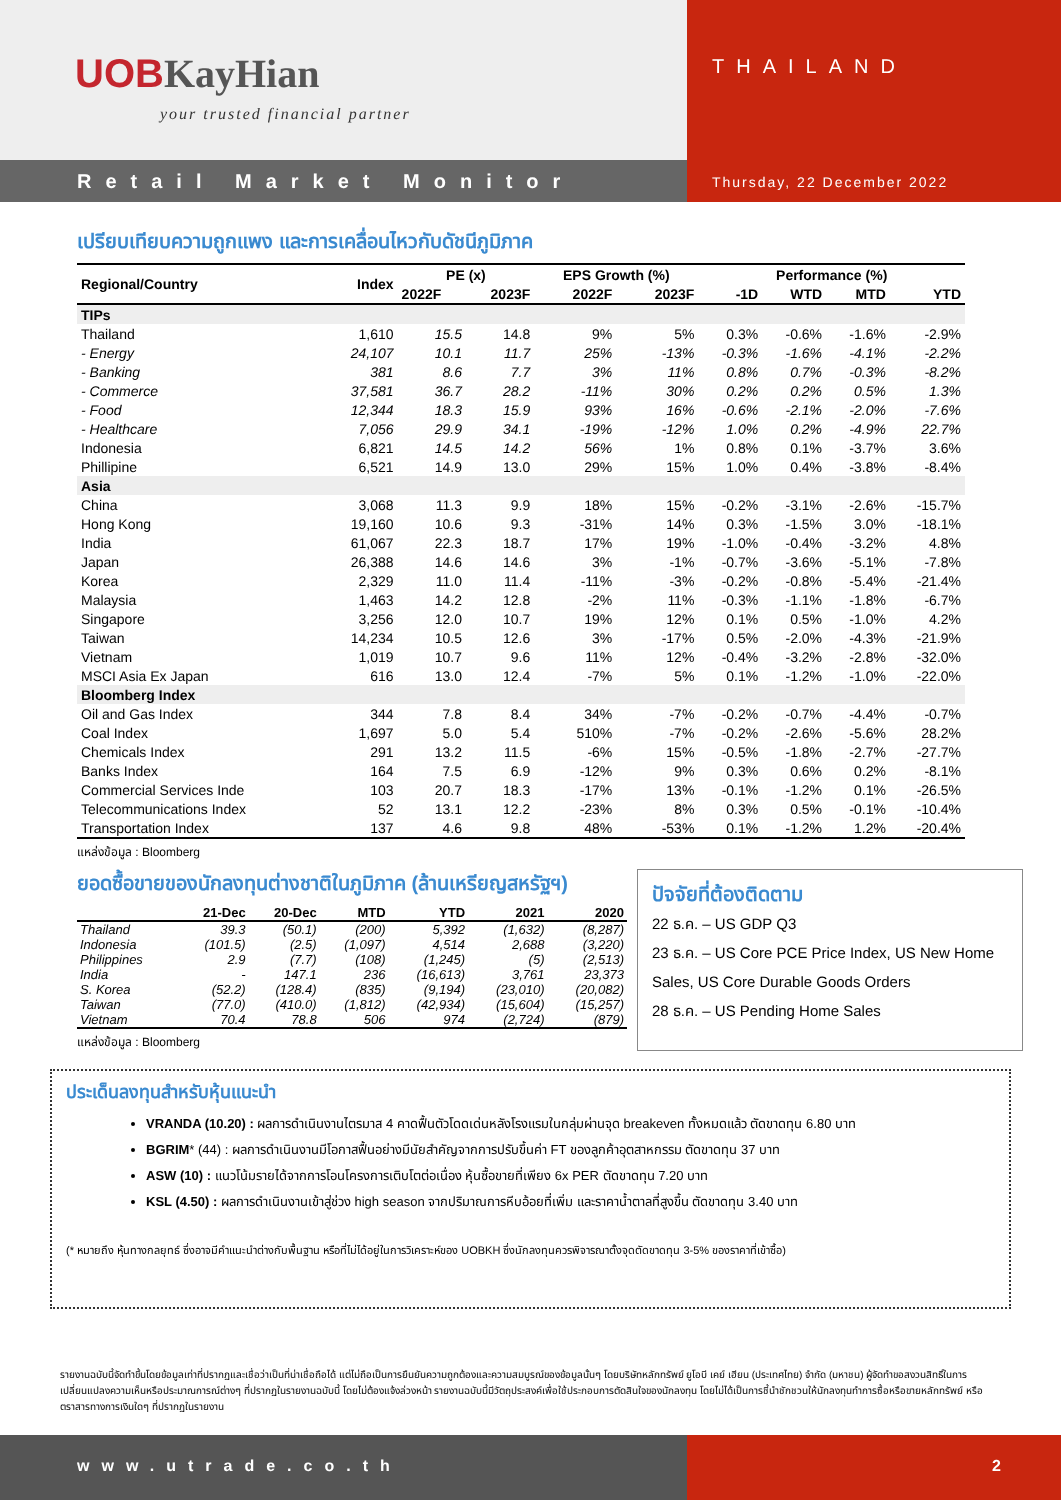UOBKayHian
your trusted financial partner
THAILAND
Retail Market Monitor
Thursday, 22 December 2022
เปรียบเทียบความถูกแพง และการเคลื่อนไหวกับดัชนีภูมิภาค
| Regional/Country | Index | PE (x) | | EPS Growth (%) | | Performance (%) | | | |
| --- | --- | --- | --- | --- | --- | --- | --- | --- | --- |
| | | 2022F | 2023F | 2022F | 2023F | -1D | WTD | MTD | YTD |
| TIPs | | | | | | | | | |
| Thailand | 1,610 | 15.5 | 14.8 | 9% | 5% | 0.3% | -0.6% | -1.6% | -2.9% |
| - Energy | 24,107 | 10.1 | 11.7 | 25% | -13% | -0.3% | -1.6% | -4.1% | -2.2% |
| - Banking | 381 | 8.6 | 7.7 | 3% | 11% | 0.8% | 0.7% | -0.3% | -8.2% |
| - Commerce | 37,581 | 36.7 | 28.2 | -11% | 30% | 0.2% | 0.2% | 0.5% | 1.3% |
| - Food | 12,344 | 18.3 | 15.9 | 93% | 16% | -0.6% | -2.1% | -2.0% | -7.6% |
| - Healthcare | 7,056 | 29.9 | 34.1 | -19% | -12% | 1.0% | 0.2% | -4.9% | 22.7% |
| Indonesia | 6,821 | 14.5 | 14.2 | 56% | 1% | 0.8% | 0.1% | -3.7% | 3.6% |
| Phillipine | 6,521 | 14.9 | 13.0 | 29% | 15% | 1.0% | 0.4% | -3.8% | -8.4% |
| Asia | | | | | | | | | |
| China | 3,068 | 11.3 | 9.9 | 18% | 15% | -0.2% | -3.1% | -2.6% | -15.7% |
| Hong Kong | 19,160 | 10.6 | 9.3 | -31% | 14% | 0.3% | -1.5% | 3.0% | -18.1% |
| India | 61,067 | 22.3 | 18.7 | 17% | 19% | -1.0% | -0.4% | -3.2% | 4.8% |
| Japan | 26,388 | 14.6 | 14.6 | 3% | -1% | -0.7% | -3.6% | -5.1% | -7.8% |
| Korea | 2,329 | 11.0 | 11.4 | -11% | -3% | -0.2% | -0.8% | -5.4% | -21.4% |
| Malaysia | 1,463 | 14.2 | 12.8 | -2% | 11% | -0.3% | -1.1% | -1.8% | -6.7% |
| Singapore | 3,256 | 12.0 | 10.7 | 19% | 12% | 0.1% | 0.5% | -1.0% | 4.2% |
| Taiwan | 14,234 | 10.5 | 12.6 | 3% | -17% | 0.5% | -2.0% | -4.3% | -21.9% |
| Vietnam | 1,019 | 10.7 | 9.6 | 11% | 12% | -0.4% | -3.2% | -2.8% | -32.0% |
| MSCI Asia Ex Japan | 616 | 13.0 | 12.4 | -7% | 5% | 0.1% | -1.2% | -1.0% | -22.0% |
| Bloomberg Index | | | | | | | | | |
| Oil and Gas Index | 344 | 7.8 | 8.4 | 34% | -7% | -0.2% | -0.7% | -4.4% | -0.7% |
| Coal Index | 1,697 | 5.0 | 5.4 | 510% | -7% | -0.2% | -2.6% | -5.6% | 28.2% |
| Chemicals Index | 291 | 13.2 | 11.5 | -6% | 15% | -0.5% | -1.8% | -2.7% | -27.7% |
| Banks Index | 164 | 7.5 | 6.9 | -12% | 9% | 0.3% | 0.6% | 0.2% | -8.1% |
| Commercial Services Inde | 103 | 20.7 | 18.3 | -17% | 13% | -0.1% | -1.2% | 0.1% | -26.5% |
| Telecommunications Index | 52 | 13.1 | 12.2 | -23% | 8% | 0.3% | 0.5% | -0.1% | -10.4% |
| Transportation Index | 137 | 4.6 | 9.8 | 48% | -53% | 0.1% | -1.2% | 1.2% | -20.4% |
แหล่งข้อมูล : Bloomberg
ยอดซื้อขายของนักลงทุนต่างชาติในภูมิภาค (ล้านเหรียญสหรัฐฯ)
| | 21-Dec | 20-Dec | MTD | YTD | 2021 | 2020 |
| --- | --- | --- | --- | --- | --- | --- |
| Thailand | 39.3 | (50.1) | (200) | 5,392 | (1,632) | (8,287) |
| Indonesia | (101.5) | (2.5) | (1,097) | 4,514 | 2,688 | (3,220) |
| Philippines | 2.9 | (7.7) | (108) | (1,245) | (5) | (2,513) |
| India | - | 147.1 | 236 | (16,613) | 3,761 | 23,373 |
| S. Korea | (52.2) | (128.4) | (835) | (9,194) | (23,010) | (20,082) |
| Taiwan | (77.0) | (410.0) | (1,812) | (42,934) | (15,604) | (15,257) |
| Vietnam | 70.4 | 78.8 | 506 | 974 | (2,724) | (879) |
แหล่งข้อมูล : Bloomberg
ปัจจัยที่ต้องติดตาม
22 ธ.ค. – US GDP Q3
23 ธ.ค. – US Core PCE Price Index, US New Home Sales, US Core Durable Goods Orders
28 ธ.ค. – US Pending Home Sales
ประเด็นลงทุนสำหรับหุ้นแนะนำ
VRANDA (10.20) : ผลการดำเนินงานไตรมาส 4 คาดฟื้นตัวโดดเด่นหลังโรงแรมในกลุ่มผ่านจุด breakeven ทั้งหมดแล้ว ตัดขาดทุน 6.80 บาท
BGRIM* (44) : ผลการดำเนินงานมีโอกาสฟื้นอย่างมีนัยสำคัญจากการปรับขึ้นค่า FT ของลูกค้าอุตสาหกรรม ตัดขาดทุน 37 บาท
ASW (10) : แนวโน้มรายได้จากการโอนโครงการเติบโตต่อเนื่อง หุ้นซื้อขายที่เพียง 6x PER ตัดขาดทุน 7.20 บาท
KSL (4.50) : ผลการดำเนินงานเข้าสู่ช่วง high season จากปริมาณการหีบอ้อยที่เพิ่ม และราคาน้ำตาลที่สูงขึ้น ตัดขาดทุน 3.40 บาท
(* หมายถึง หุ้นทางกลยุทธ์ ซึ่งอาจมีคำแนะนำต่างกับพื้นฐาน หรือที่ไม่ได้อยู่ในการวิเคราะห์ของ UOBKH ซึ่งนักลงทุนควรพิจารณาตั้งจุดตัดขาดทุน 3-5% ของราคาที่เข้าซื้อ)
รายงานฉบับนี้จัดทำขึ้นโดยข้อมูลเท่าที่ปรากฏและเชื่อว่าเป็นที่น่าเชื่อถือได้ แต่ไม่ถือเป็นการยืนยันความถูกต้องและความสมบูรณ์ของข้อมูลนั้นๆ โดยบริษัทหลักทรัพย์ ยูโอบี เคย์ เฮียน (ประเทศไทย) จำกัด (มหาชน) ผู้จัดทำขอสงวนสิทธิ์ในการเปลี่ยนแปลงความเห็นหรือประมาณการณ์ต่างๆ ที่ปรากฏในรายงานฉบับนี้ โดยไม่ต้องแจ้งล่วงหน้า รายงานฉบับนี้มีวัตถุประสงค์เพื่อใช้ประกอบการตัดสินใจของนักลงทุน โดยไม่ได้เป็นการชี้นำชักชวนให้นักลงทุนทำการซื้อหรือขายหลักทรัพย์ หรือตราสารทางการเงินใดๆ ที่ปรากฏในรายงาน
www.utrade.co.th 2